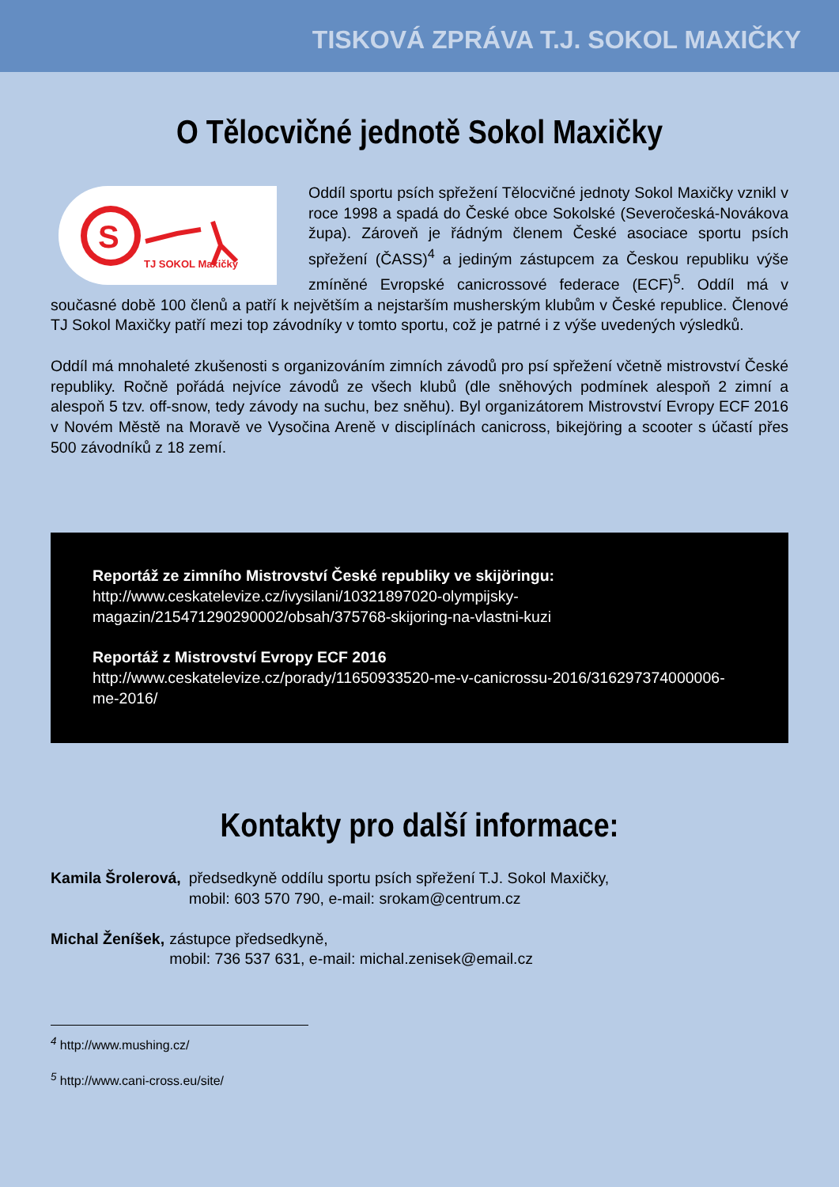TISKOVÁ ZPRÁVA T.J. SOKOL MAXIČKY
O Tělocvičné jednotě Sokol Maxičky
S
TJ SOKOL Maxičky
Oddíl sportu psích spřežení Tělocvičné jednoty Sokol Maxičky vznikl v roce 1998 a spadá do České obce Sokolské (Severočeská-Novákova župa). Zároveň je řádným členem České asociace sportu psích spřežení (ČASS)<sup>4</sup> a jediným zástupcem za Českou republiku výše zmíněné Evropské canicrossové federace (ECF)<sup>5</sup>. Oddíl má v současné době 100 členů a patří k největším a nejstarším musherským klubům v České republice. Členové TJ Sokol Maxičky patří mezi top závodníky v tomto sportu, což je patrné i z výše uvedených výsledků.
Oddíl má mnohaleté zkušenosti s organizováním zimních závodů pro psí spřežení včetně mistrovství České republiky. Ročně pořádá nejvíce závodů ze všech klubů (dle sněhových podmínek alespoň 2 zimní a alespoň 5 tzv. off-snow, tedy závody na suchu, bez sněhu). Byl organizátorem Mistrovství Evropy ECF 2016 v Novém Městě na Moravě ve Vysočina Areně v disciplínách canicross, bikejöring a scooter s účastí přes 500 závodníků z 18 zemí.
Reportáž ze zimního Mistrovství České republiky ve skijöringu:
http://www.ceskatelevize.cz/ivysilani/10321897020-olympijsky-magazin/215471290290002/obsah/375768-skijoring-na-vlastni-kuzi
Reportáž z Mistrovství Evropy ECF 2016
http://www.ceskatelevize.cz/porady/11650933520-me-v-canicrossu-2016/316297374000006-me-2016/
Kontakty pro další informace:
Kamila Šrolerová, předsedkyně oddílu sportu psích spřežení T.J. Sokol Maxičky,
mobil: 603 570 790, e-mail: srokam@centrum.cz
Michal Ženíšek, zástupce předsedkyně,
mobil: 736 537 631, e-mail: michal.zenisek@email.cz
<sup>4</sup> http://www.mushing.cz/
<sup>5</sup> http://www.cani-cross.eu/site/